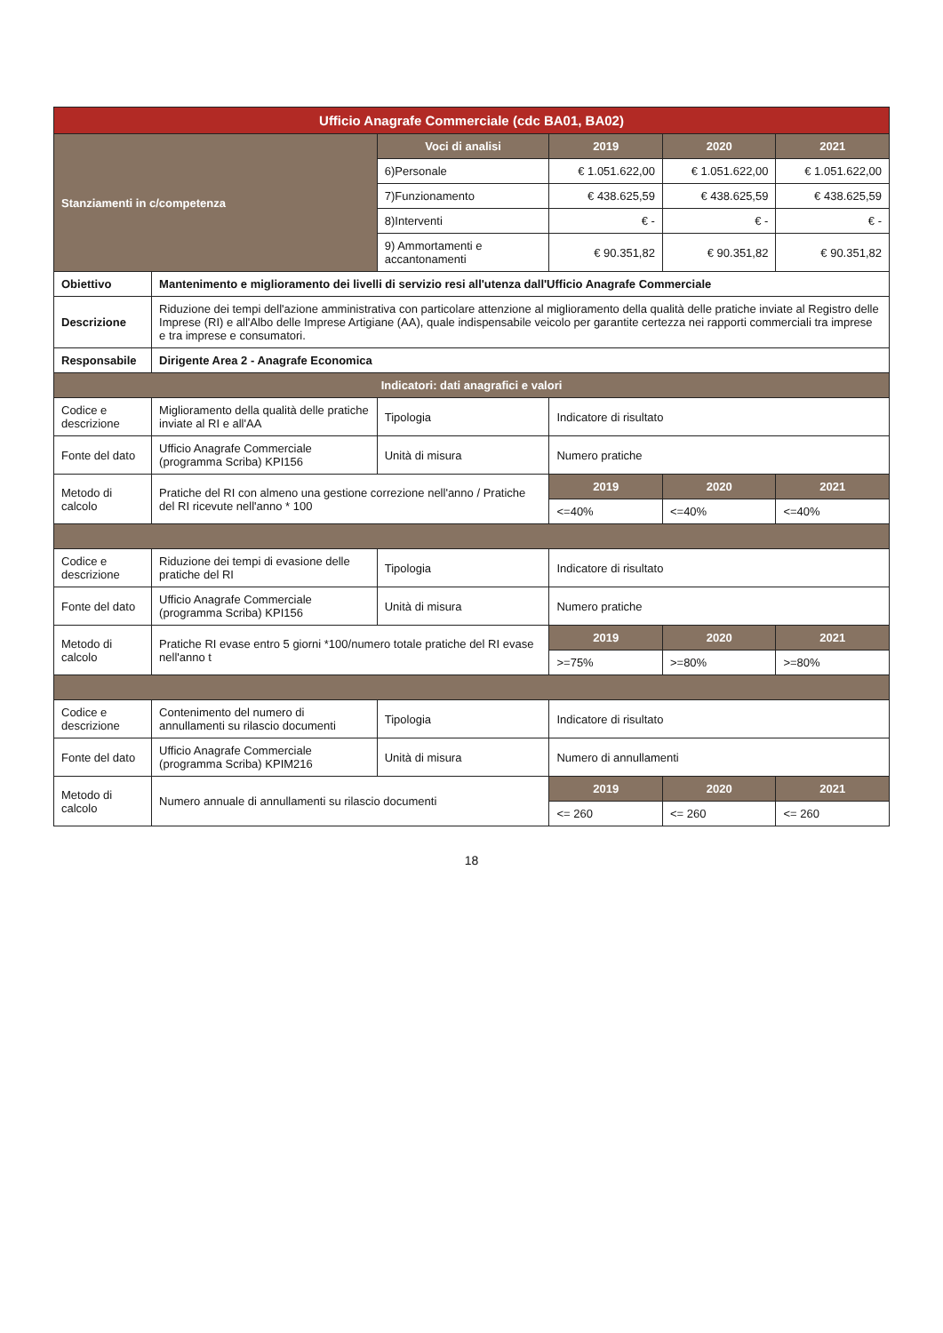| Ufficio Anagrafe Commerciale (cdc BA01, BA02) | | | | | |
| --- | --- | --- | --- | --- | --- |
| Stanziamenti in c/competenza | | Voci di analisi | 2019 | 2020 | 2021 |
| | | 6)Personale | € 1.051.622,00 | € 1.051.622,00 | € 1.051.622,00 |
| | | 7)Funzionamento | € 438.625,59 | € 438.625,59 | € 438.625,59 |
| | | 8)Interventi | € - | € - | € - |
| | | 9) Ammortamenti e accantonamenti | € 90.351,82 | € 90.351,82 | € 90.351,82 |
| Obiettivo | Mantenimento e miglioramento dei livelli di servizio resi all'utenza dall'Ufficio Anagrafe Commerciale | | | | |
| Descrizione | Riduzione dei tempi dell'azione amministrativa con particolare attenzione al miglioramento della qualità delle pratiche inviate al Registro delle Imprese (RI) e all'Albo delle Imprese Artigiane (AA), quale indispensabile veicolo per garantite certezza nei rapporti commerciali tra imprese e tra imprese e consumatori. | | | | |
| Responsabile | Dirigente Area 2 - Anagrafe Economica | | | | |
| Indicatori: dati anagrafici e valori | | | | | |
| Codice e descrizione | Miglioramento della qualità delle pratiche inviate al RI e all'AA | Tipologia | Indicatore di risultato | | |
| Fonte del dato | Ufficio Anagrafe Commerciale (programma Scriba) KPI156 | Unità di misura | Numero pratiche | | |
| Metodo di calcolo | Pratiche del RI con almeno una gestione correzione nell'anno / Pratiche del RI ricevute nell'anno * 100 | | 2019 | 2020 | 2021 |
| | | | <=40% | <=40% | <=40% |
| Codice e descrizione | Riduzione dei tempi di evasione delle pratiche del RI | Tipologia | Indicatore di risultato | | |
| Fonte del dato | Ufficio Anagrafe Commerciale (programma Scriba) KPI156 | Unità di misura | Numero pratiche | | |
| Metodo di calcolo | Pratiche RI evase entro 5 giorni *100/numero totale pratiche del RI evase nell'anno t | | 2019 | 2020 | 2021 |
| | | | >=75% | >=80% | >=80% |
| Codice e descrizione | Contenimento del numero di annullamenti su rilascio documenti | Tipologia | Indicatore di risultato | | |
| Fonte del dato | Ufficio Anagrafe Commerciale (programma Scriba) KPIM216 | Unità di misura | Numero di annullamenti | | |
| Metodo di calcolo | Numero annuale di annullamenti su rilascio documenti | | 2019 | 2020 | 2021 |
| | | | <= 260 | <= 260 | <= 260 |
18